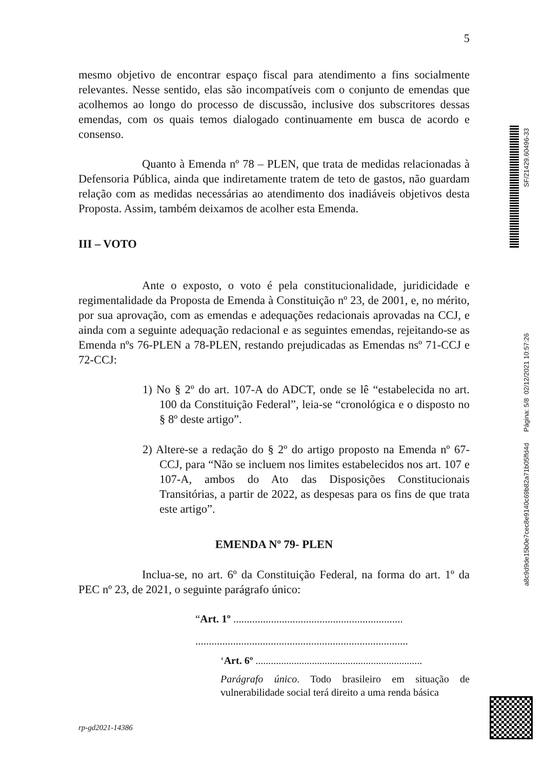5
mesmo objetivo de encontrar espaço fiscal para atendimento a fins socialmente relevantes. Nesse sentido, elas são incompatíveis com o conjunto de emendas que acolhemos ao longo do processo de discussão, inclusive dos subscritores dessas emendas, com os quais temos dialogado continuamente em busca de acordo e consenso.
Quanto à Emenda nº 78 – PLEN, que trata de medidas relacionadas à Defensoria Pública, ainda que indiretamente tratem de teto de gastos, não guardam relação com as medidas necessárias ao atendimento dos inadiáveis objetivos desta Proposta. Assim, também deixamos de acolher esta Emenda.
III – VOTO
Ante o exposto, o voto é pela constitucionalidade, juridicidade e regimentalidade da Proposta de Emenda à Constituição nº 23, de 2001, e, no mérito, por sua aprovação, com as emendas e adequações redacionais aprovadas na CCJ, e ainda com a seguinte adequação redacional e as seguintes emendas, rejeitando-se as Emenda nºs 76-PLEN a 78-PLEN, restando prejudicadas as Emendas nsº 71-CCJ e 72-CCJ:
1) No § 2º do art. 107-A do ADCT, onde se lê “estabelecida no art. 100 da Constituição Federal”, leia-se “cronológica e o disposto no § 8º deste artigo”.
2) Altere-se a redação do § 2º do artigo proposto na Emenda nº 67-CCJ, para “Não se incluem nos limites estabelecidos nos art. 107 e 107-A, ambos do Ato das Disposições Constitucionais Transitórias, a partir de 2022, as despesas para os fins de que trata este artigo”.
EMENDA Nº 79- PLEN
Inclua-se, no art. 6º da Constituição Federal, na forma do art. 1º da PEC nº 23, de 2021, o seguinte parágrafo único:
“Art. 1º ...............................................................
...............................................................................
‘Art. 6º .................................................................
Parágrafo único. Todo brasileiro em situação de vulnerabilidade social terá direito a uma renda básica
SF/21429.60496-33
a8c9d9de15b0e7cec8e9140c69b82a71b05ffd4d Página: 5/8 02/12/2021 10:57:26
rp-gd2021-14386